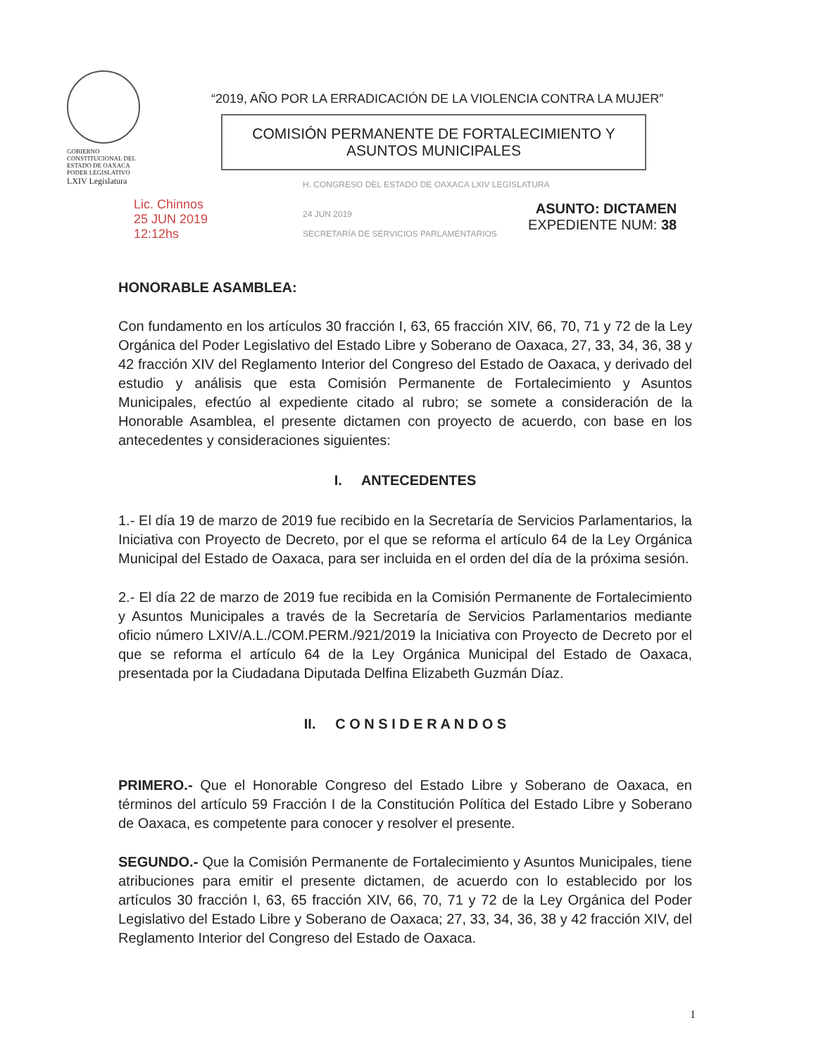GOBIERNO CONSTITUCIONAL DEL ESTADO DE OAXACA
PODER LEGISLATIVO
LXIV Legislatura
“2019, AÑO POR LA ERRADICACIÓN DE LA VIOLENCIA CONTRA LA MUJER”
COMISIÓN PERMANENTE DE FORTALECIMIENTO Y
ASUNTOS MUNICIPALES
Lic. Chinnos
25 JUN 2019
12:12hs
H. CONGRESO DEL ESTADO DE OAXACA LXIV LEGISLATURA
24 JUN 2019
SECRETARÍA DE SERVICIOS PARLAMENTARIOS
ASUNTO: DICTAMEN
EXPEDIENTE NUM: 38
HONORABLE ASAMBLEA:
Con fundamento en los artículos 30 fracción I, 63, 65 fracción XIV, 66, 70, 71 y 72 de la Ley Orgánica del Poder Legislativo del Estado Libre y Soberano de Oaxaca, 27, 33, 34, 36, 38 y 42 fracción XIV del Reglamento Interior del Congreso del Estado de Oaxaca, y derivado del estudio y análisis que esta Comisión Permanente de Fortalecimiento y Asuntos Municipales, efectúo al expediente citado al rubro; se somete a consideración de la Honorable Asamblea, el presente dictamen con proyecto de acuerdo, con base en los antecedentes y consideraciones siguientes:
I. ANTECEDENTES
1.- El día 19 de marzo de 2019 fue recibido en la Secretaría de Servicios Parlamentarios, la Iniciativa con Proyecto de Decreto, por el que se reforma el artículo 64 de la Ley Orgánica Municipal del Estado de Oaxaca, para ser incluida en el orden del día de la próxima sesión.
2.- El día 22 de marzo de 2019 fue recibida en la Comisión Permanente de Fortalecimiento y Asuntos Municipales a través de la Secretaría de Servicios Parlamentarios mediante oficio número LXIV/A.L./COM.PERM./921/2019 la Iniciativa con Proyecto de Decreto por el que se reforma el artículo 64 de la Ley Orgánica Municipal del Estado de Oaxaca, presentada por la Ciudadana Diputada Delfina Elizabeth Guzmán Díaz.
II. C O N S I D E R A N D O S
PRIMERO.- Que el Honorable Congreso del Estado Libre y Soberano de Oaxaca, en términos del artículo 59 Fracción I de la Constitución Política del Estado Libre y Soberano de Oaxaca, es competente para conocer y resolver el presente.
SEGUNDO.- Que la Comisión Permanente de Fortalecimiento y Asuntos Municipales, tiene atribuciones para emitir el presente dictamen, de acuerdo con lo establecido por los artículos 30 fracción I, 63, 65 fracción XIV, 66, 70, 71 y 72 de la Ley Orgánica del Poder Legislativo del Estado Libre y Soberano de Oaxaca; 27, 33, 34, 36, 38 y 42 fracción XIV, del Reglamento Interior del Congreso del Estado de Oaxaca.
1